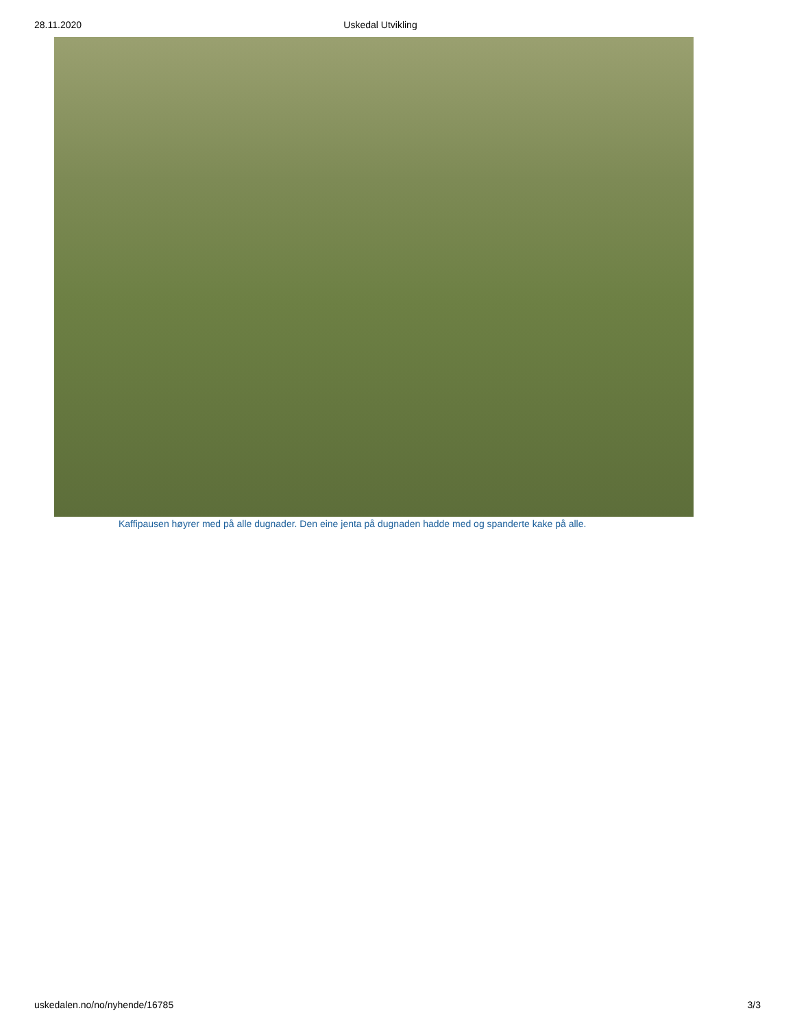28.11.2020 Uskedal Utvikling
Kaffipausen høyrer med på alle dugnader. Den eine jenta på dugnaden hadde med og spanderte kake på alle.
uskedalen.no/no/nyhende/16785 3/3